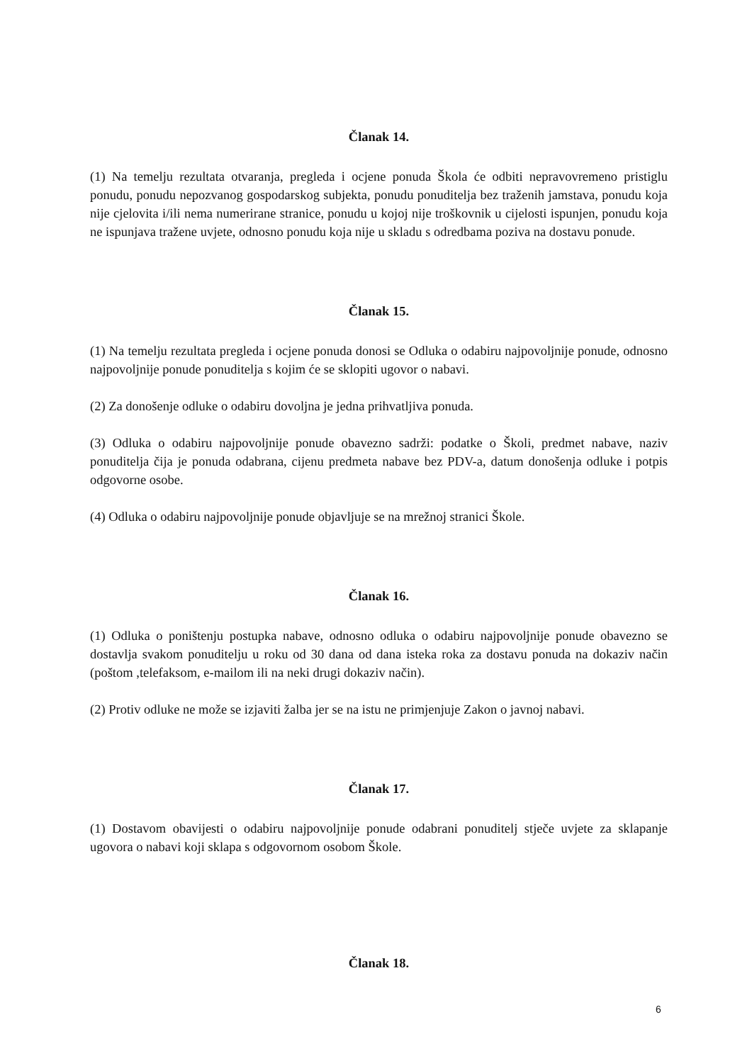Članak 14.
(1) Na temelju rezultata otvaranja, pregleda i ocjene ponuda Škola će odbiti nepravovremeno pristiglu ponudu, ponudu nepozvanog gospodarskog subjekta, ponudu ponuditelja bez traženih jamstava, ponudu koja nije cjelovita i/ili nema numerirane stranice, ponudu u kojoj nije troškovnik u cijelosti ispunjen, ponudu koja ne ispunjava tražene uvjete, odnosno ponudu koja nije u skladu s odredbama poziva na dostavu ponude.
Članak 15.
(1) Na temelju rezultata pregleda i ocjene ponuda donosi se Odluka o odabiru najpovoljnije ponude, odnosno najpovoljnije ponude ponuditelja s kojim će se sklopiti ugovor o nabavi.
(2) Za donošenje odluke o odabiru dovoljna je jedna prihvatljiva ponuda.
(3) Odluka o odabiru najpovoljnije ponude obavezno sadrži: podatke o Školi, predmet nabave, naziv ponuditelja čija je ponuda odabrana, cijenu predmeta nabave bez PDV-a, datum donošenja odluke i potpis odgovorne osobe.
(4) Odluka o odabiru najpovoljnije ponude objavljuje se na mrežnoj stranici Škole.
Članak 16.
(1) Odluka o poništenju postupka nabave, odnosno odluka o odabiru najpovoljnije ponude obavezno se dostavlja svakom ponuditelju u roku od 30 dana od dana isteka roka za dostavu ponuda na dokaziv način (poštom ,telefaksom, e-mailom ili na neki drugi dokaziv način).
(2) Protiv odluke ne može se izjaviti žalba jer se na istu ne primjenjuje Zakon o javnoj nabavi.
Članak 17.
(1) Dostavom obavijesti o odabiru najpovoljnije ponude odabrani ponuditelj stječe uvjete za sklapanje ugovora o nabavi koji sklapa s odgovornom osobom Škole.
Članak 18.
6